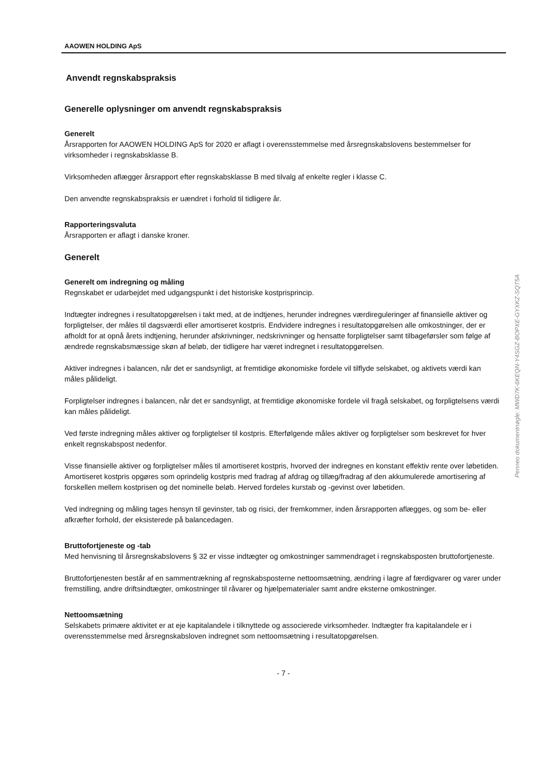AAOWEN HOLDING ApS
Anvendt regnskabspraksis
Generelle oplysninger om anvendt regnskabspraksis
Generelt
Årsrapporten for AAOWEN HOLDING ApS for 2020 er aflagt i overensstemmelse med årsregnskabslovens bestemmelser for virksomheder i regnskabsklasse B.
Virksomheden aflægger årsrapport efter regnskabsklasse B med tilvalg af enkelte regler i klasse C.
Den anvendte regnskabspraksis er uændret i forhold til tidligere år.
Rapporteringsvaluta
Årsrapporten er aflagt i danske kroner.
Generelt
Generelt om indregning og måling
Regnskabet er udarbejdet med udgangspunkt i det historiske kostprisprincip.
Indtægter indregnes i resultatopgørelsen i takt med, at de indtjenes, herunder indregnes værdireguleringer af finansielle aktiver og forpligtelser, der måles til dagsværdi eller amortiseret kostpris. Endvidere indregnes i resultatopgørelsen alle omkostninger, der er afholdt for at opnå årets indtjening, herunder afskrivninger, nedskrivninger og hensatte forpligtelser samt tilbageførsler som følge af ændrede regnskabsmæssige skøn af beløb, der tidligere har været indregnet i resultatopgørelsen.
Aktiver indregnes i balancen, når det er sandsynligt, at fremtidige økonomiske fordele vil tilflyde selskabet, og aktivets værdi kan måles pålideligt.
Forpligtelser indregnes i balancen, når det er sandsynligt, at fremtidige økonomiske fordele vil fragå selskabet, og forpligtelsens værdi kan måles pålideligt.
Ved første indregning måles aktiver og forpligtelser til kostpris. Efterfølgende måles aktiver og forpligtelser som beskrevet for hver enkelt regnskabspost nedenfor.
Visse finansielle aktiver og forpligtelser måles til amortiseret kostpris, hvorved der indregnes en konstant effektiv rente over løbetiden. Amortiseret kostpris opgøres som oprindelig kostpris med fradrag af afdrag og tillæg/fradrag af den akkumulerede amortisering af forskellen mellem kostprisen og det nominelle beløb. Herved fordeles kurstab og -gevinst over løbetiden.
Ved indregning og måling tages hensyn til gevinster, tab og risici, der fremkommer, inden årsrapporten aflægges, og som be- eller afkræfter forhold, der eksisterede på balancedagen.
Bruttofortjeneste og -tab
Med henvisning til årsregnskabslovens § 32 er visse indtægter og omkostninger sammendraget i regnskabsposten bruttofortjeneste.
Bruttofortjenesten består af en sammentrækning af regnskabsposterne nettoomsætning, ændring i lagre af færdigvarer og varer under fremstilling, andre driftsindtægter, omkostninger til råvarer og hjælpematerialer samt andre eksterne omkostninger.
Nettoomsætning
Selskabets primære aktivitet er at eje kapitalandele i tilknyttede og associerede virksomheder. Indtægter fra kapitalandele er i overensstemmelse med årsregnskabsloven indregnet som nettoomsætning i resultatopgørelsen.
- 7 -
Penneo dokumentnøgle: MWD7K-6KEQN-Y4SGZ-BOPXE-GYXKZ-SQT5A